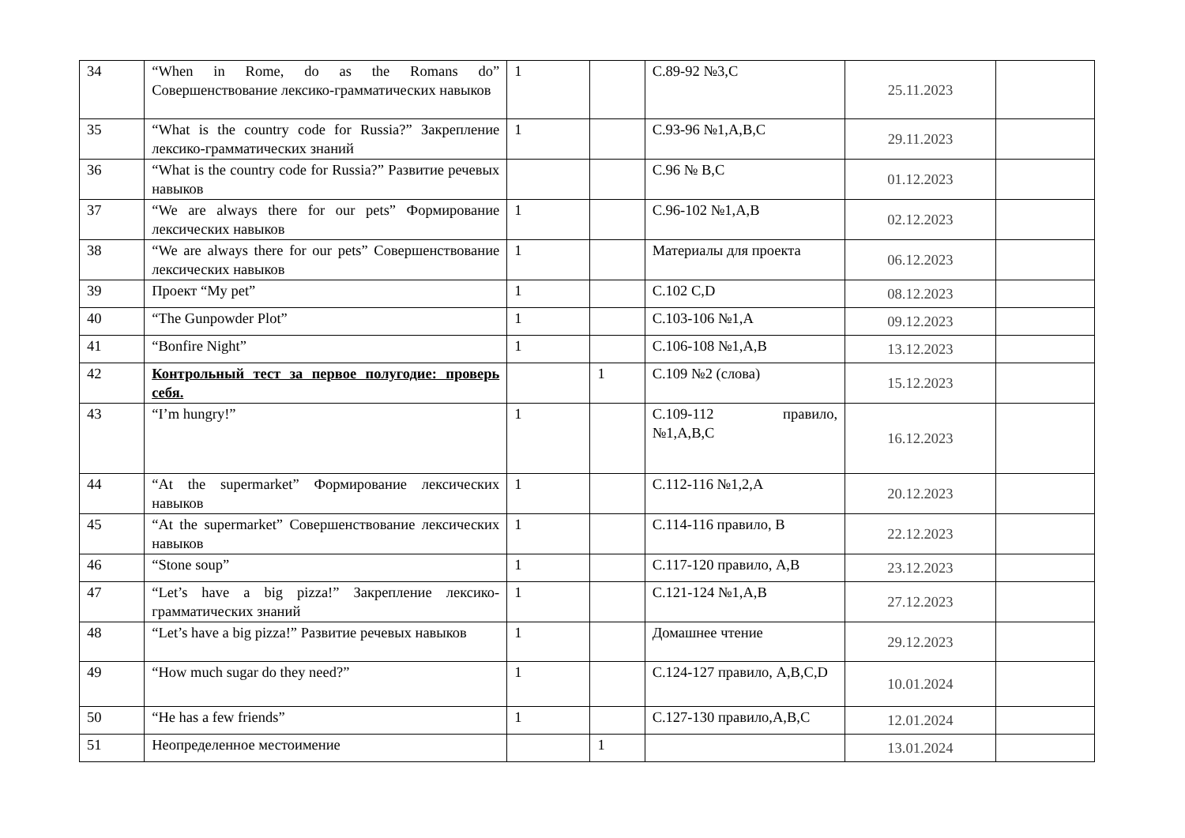| 34 | “When in Rome, do as the Romans do” Совершенствование лексико-грамматических навыков | 1 | | С.89-92 №3,C | 25.11.2023 | |
| 35 | “What is the country code for Russia?” Закрепление лексико-грамматических знаний | 1 | | С.93-96 №1,A,B,C | 29.11.2023 | |
| 36 | “What is the country code for Russia?” Развитие речевых навыков | | | С.96 № B,C | 01.12.2023 | |
| 37 | “We are always there for our pets” Формирование лексических навыков | 1 | | С.96-102 №1,A,B | 02.12.2023 | |
| 38 | “We are always there for our pets” Совершенствование лексических навыков | 1 | | Материалы для проекта | 06.12.2023 | |
| 39 | Проект “My pet” | 1 | | С.102 C,D | 08.12.2023 | |
| 40 | “The Gunpowder Plot” | 1 | | С.103-106 №1,A | 09.12.2023 | |
| 41 | “Bonfire Night” | 1 | | С.106-108 №1,A,B | 13.12.2023 | |
| 42 | Контрольный тест за первое полугодие: проверь себя. | | 1 | С.109 №2 (слова) | 15.12.2023 | |
| 43 | “I’m hungry!” | 1 | | С.109-112 правило, №1,A,B,C | 16.12.2023 | |
| 44 | “At the supermarket” Формирование лексических навыков | 1 | | С.112-116 №1,2,A | 20.12.2023 | |
| 45 | “At the supermarket” Совершенствование лексических навыков | 1 | | С.114-116 правило, B | 22.12.2023 | |
| 46 | “Stone soup” | 1 | | С.117-120 правило, A,B | 23.12.2023 | |
| 47 | “Let’s have a big pizza!” Закрепление лексико-грамматических знаний | 1 | | С.121-124 №1,A,B | 27.12.2023 | |
| 48 | “Let’s have a big pizza!” Развитие речевых навыков | 1 | | Домашнее чтение | 29.12.2023 | |
| 49 | “How much sugar do they need?” | 1 | | С.124-127 правило, A,B,C,D | 10.01.2024 | |
| 50 | “He has a few friends” | 1 | | С.127-130 правило,A,B,C | 12.01.2024 | |
| 51 | Неопределенное местоимение | | 1 | | 13.01.2024 | |